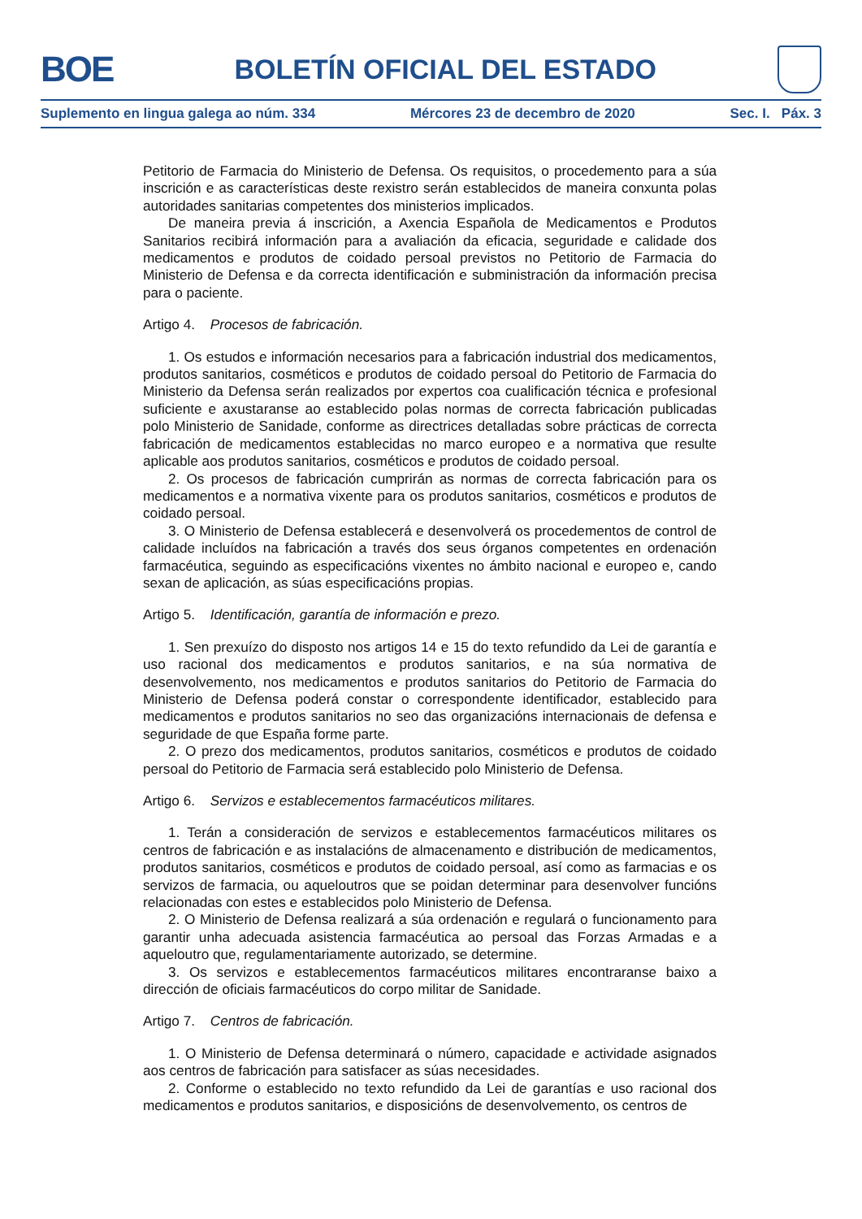BOE
BOLETÍN OFICIAL DEL ESTADO
Suplemento en lingua galega ao núm. 334 Mércores 23 de decembro de 2020 Sec. I. Páx. 3
Petitorio de Farmacia do Ministerio de Defensa. Os requisitos, o procedemento para a súa inscrición e as características deste rexistro serán establecidos de maneira conxunta polas autoridades sanitarias competentes dos ministerios implicados.
De maneira previa á inscrición, a Axencia Española de Medicamentos e Produtos Sanitarios recibirá información para a avaliación da eficacia, seguridade e calidade dos medicamentos e produtos de coidado persoal previstos no Petitorio de Farmacia do Ministerio de Defensa e da correcta identificación e subministración da información precisa para o paciente.
Artigo 4. Procesos de fabricación.
1. Os estudos e información necesarios para a fabricación industrial dos medicamentos, produtos sanitarios, cosméticos e produtos de coidado persoal do Petitorio de Farmacia do Ministerio da Defensa serán realizados por expertos coa cualificación técnica e profesional suficiente e axustaranse ao establecido polas normas de correcta fabricación publicadas polo Ministerio de Sanidade, conforme as directrices detalladas sobre prácticas de correcta fabricación de medicamentos establecidas no marco europeo e a normativa que resulte aplicable aos produtos sanitarios, cosméticos e produtos de coidado persoal.
2. Os procesos de fabricación cumprirán as normas de correcta fabricación para os medicamentos e a normativa vixente para os produtos sanitarios, cosméticos e produtos de coidado persoal.
3. O Ministerio de Defensa establecerá e desenvolverá os procedementos de control de calidade incluídos na fabricación a través dos seus órganos competentes en ordenación farmacéutica, seguindo as especificacións vixentes no ámbito nacional e europeo e, cando sexan de aplicación, as súas especificacións propias.
Artigo 5. Identificación, garantía de información e prezo.
1. Sen prexuízo do disposto nos artigos 14 e 15 do texto refundido da Lei de garantía e uso racional dos medicamentos e produtos sanitarios, e na súa normativa de desenvolvemento, nos medicamentos e produtos sanitarios do Petitorio de Farmacia do Ministerio de Defensa poderá constar o correspondente identificador, establecido para medicamentos e produtos sanitarios no seo das organizacións internacionais de defensa e seguridade de que España forme parte.
2. O prezo dos medicamentos, produtos sanitarios, cosméticos e produtos de coidado persoal do Petitorio de Farmacia será establecido polo Ministerio de Defensa.
Artigo 6. Servizos e establecementos farmacéuticos militares.
1. Terán a consideración de servizos e establecementos farmacéuticos militares os centros de fabricación e as instalacións de almacenamento e distribución de medicamentos, produtos sanitarios, cosméticos e produtos de coidado persoal, así como as farmacias e os servizos de farmacia, ou aqueloutros que se poidan determinar para desenvolver funcións relacionadas con estes e establecidos polo Ministerio de Defensa.
2. O Ministerio de Defensa realizará a súa ordenación e regulará o funcionamento para garantir unha adecuada asistencia farmacéutica ao persoal das Forzas Armadas e a aqueloutro que, regulamentariamente autorizado, se determine.
3. Os servizos e establecementos farmacéuticos militares encontraranse baixo a dirección de oficiais farmacéuticos do corpo militar de Sanidade.
Artigo 7. Centros de fabricación.
1. O Ministerio de Defensa determinará o número, capacidade e actividade asignados aos centros de fabricación para satisfacer as súas necesidades.
2. Conforme o establecido no texto refundido da Lei de garantías e uso racional dos medicamentos e produtos sanitarios, e disposicións de desenvolvemento, os centros de